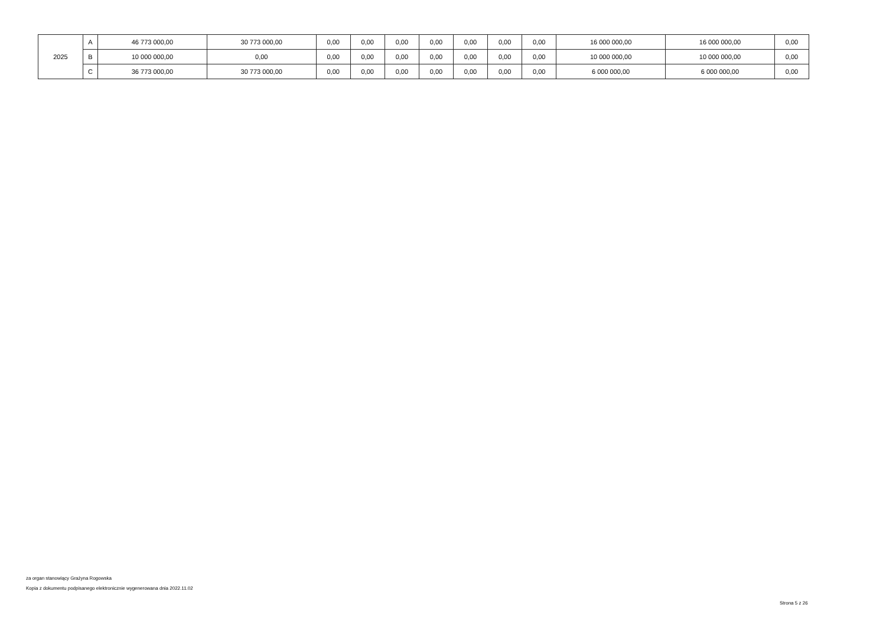| 2025 | A | 46 773 000,00 | 30 773 000,00 | 0,00 | 0,00 | 0,00 | 0,00 | 0,00 | 0,00 | 0,00 | 16 000 000,00 | 16 000 000,00 | 0,00 |
| | B | 10 000 000,00 | 0,00 | 0,00 | 0,00 | 0,00 | 0,00 | 0,00 | 0,00 | 0,00 | 10 000 000,00 | 10 000 000,00 | 0,00 |
| | C | 36 773 000,00 | 30 773 000,00 | 0,00 | 0,00 | 0,00 | 0,00 | 0,00 | 0,00 | 0,00 | 6 000 000,00 | 6 000 000,00 | 0,00 |
za organ stanowiący Grażyna Rogowska
Kopia z dokumentu podpisanego elektronicznie wygenerowana dnia 2022.11.02
Strona 5 z 26